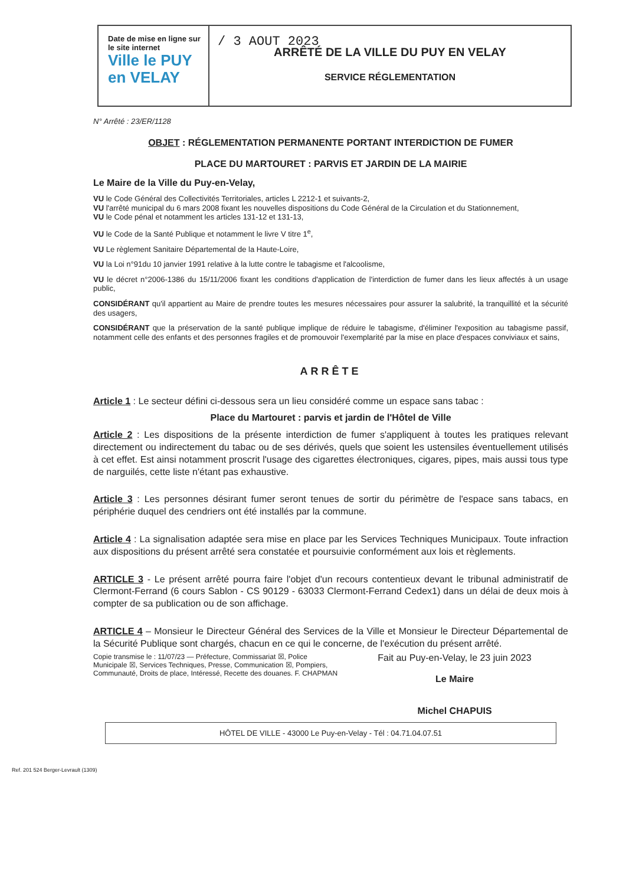Date de mise en ligne sur le site internet
Ville le PUY
en VELAY
/ 3 AOUT 2023
ARRÊTÉ DE LA VILLE DU PUY EN VELAY
SERVICE RÉGLEMENTATION
N° Arrêté : 23/ER/1128
OBJET : RÉGLEMENTATION PERMANENTE PORTANT INTERDICTION DE FUMER
PLACE DU MARTOURET : PARVIS ET JARDIN DE LA MAIRIE
Le Maire de la Ville du Puy-en-Velay,
VU le Code Général des Collectivités Territoriales, articles L 2212-1 et suivants-2,
VU l'arrêté municipal du 6 mars 2008 fixant les nouvelles dispositions du Code Général de la Circulation et du Stationnement,
VU le Code pénal et notamment les articles 131-12 et 131-13,
VU le Code de la Santé Publique et notamment le livre V titre 1<sup>e</sup>,
VU Le règlement Sanitaire Départemental de la Haute-Loire,
VU la Loi n°91du 10 janvier 1991 relative à la lutte contre le tabagisme et l'alcoolisme,
VU le décret n°2006-1386 du 15/11/2006 fixant les conditions d'application de l'interdiction de fumer dans les lieux affectés à un usage public,
CONSIDÉRANT qu'il appartient au Maire de prendre toutes les mesures nécessaires pour assurer la salubrité, la tranquillité et la sécurité des usagers,
CONSIDÉRANT que la préservation de la santé publique implique de réduire le tabagisme, d'éliminer l'exposition au tabagisme passif, notamment celle des enfants et des personnes fragiles et de promouvoir l'exemplarité par la mise en place d'espaces conviviaux et sains,
ARRÊTE
Article 1 : Le secteur défini ci-dessous sera un lieu considéré comme un espace sans tabac :
Place du Martouret : parvis et jardin de l'Hôtel de Ville
Article 2 : Les dispositions de la présente interdiction de fumer s'appliquent à toutes les pratiques relevant directement ou indirectement du tabac ou de ses dérivés, quels que soient les ustensiles éventuellement utilisés à cet effet. Est ainsi notamment proscrit l'usage des cigarettes électroniques, cigares, pipes, mais aussi tous type de narguilés, cette liste n'étant pas exhaustive.
Article 3 : Les personnes désirant fumer seront tenues de sortir du périmètre de l'espace sans tabacs, en périphérie duquel des cendriers ont été installés par la commune.
Article 4 : La signalisation adaptée sera mise en place par les Services Techniques Municipaux. Toute infraction aux dispositions du présent arrêté sera constatée et poursuivie conformément aux lois et règlements.
ARTICLE 3 - Le présent arrêté pourra faire l'objet d'un recours contentieux devant le tribunal administratif de Clermont-Ferrand (6 cours Sablon - CS 90129 - 63033 Clermont-Ferrand Cedex1) dans un délai de deux mois à compter de sa publication ou de son affichage.
ARTICLE 4 – Monsieur le Directeur Général des Services de la Ville et Monsieur le Directeur Départemental de la Sécurité Publique sont chargés, chacun en ce qui le concerne, de l'exécution du présent arrêté.
Copie transmise le : 11/07/23 — Préfecture, Commissariat ☒, Police Municipale ☒, Services Techniques, Presse, Communication ☒, Pompiers, Communauté, Droits de place, Intéressé, Recette des douanes. F. CHAPMAN
Fait au Puy-en-Velay, le 23 juin 2023
Le Maire
Michel CHAPUIS
HÔTEL DE VILLE - 43000 Le Puy-en-Velay - Tél : 04.71.04.07.51
Ref. 201 524 Berger-Levrault (1309)